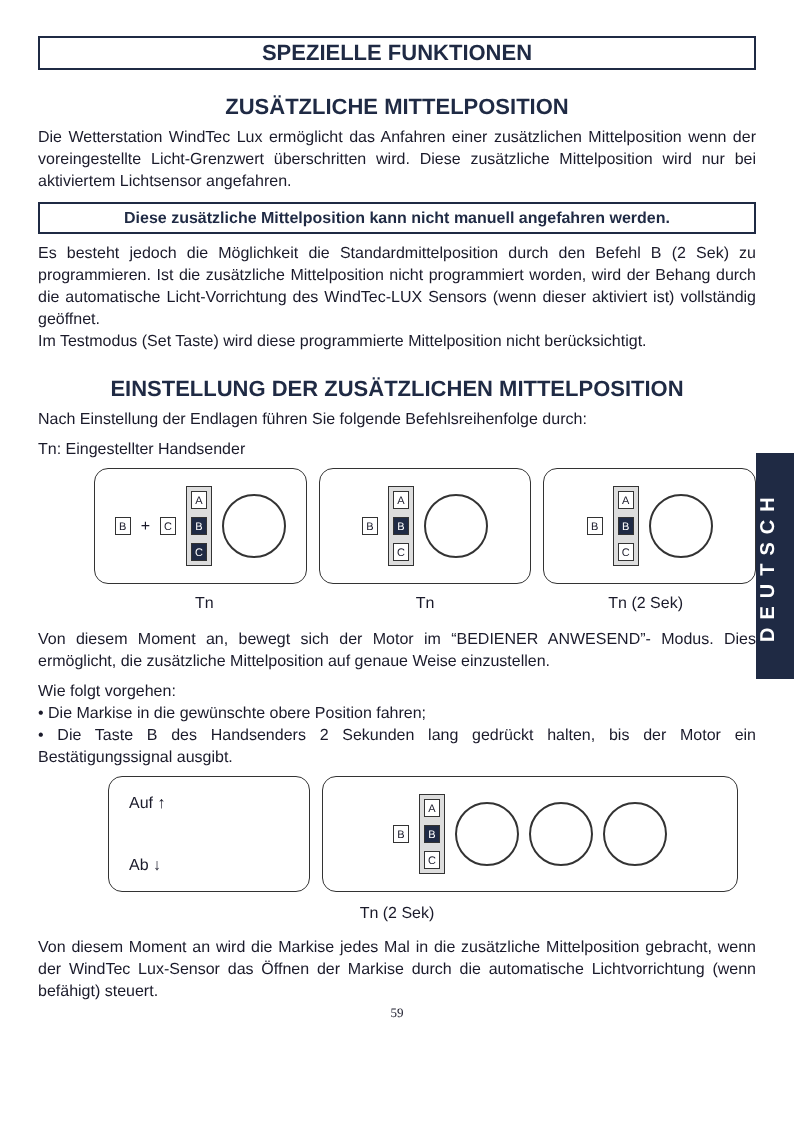SPEZIELLE FUNKTIONEN
ZUSÄTZLICHE MITTELPOSITION
Die Wetterstation WindTec Lux ermöglicht das Anfahren einer zusätzlichen Mittelposition wenn der voreingestellte Licht-Grenzwert überschritten wird. Diese zusätzliche Mittelposition wird nur bei aktiviertem Lichtsensor angefahren.
Diese zusätzliche Mittelposition kann nicht manuell angefahren werden.
Es besteht jedoch die Möglichkeit die Standardmittelposition durch den Befehl B (2 Sek) zu programmieren. Ist die zusätzliche Mittelposition nicht programmiert worden, wird der Behang durch die automatische Licht-Vorrichtung des WindTec-LUX Sensors (wenn dieser aktiviert ist) vollständig geöffnet.
Im Testmodus (Set Taste) wird diese programmierte Mittelposition nicht berücksichtigt.
EINSTELLUNG DER ZUSÄTZLICHEN MITTELPOSITION
Nach Einstellung der Endlagen führen Sie folgende Befehlsreihenfolge durch:
Tn: Eingestellter Handsender
B + C
A
B
C
B
A
B
C
B
A
B
C
Tn Tn Tn (2 Sek)
Von diesem Moment an, bewegt sich der Motor im “BEDIENER ANWESEND”- Modus. Dies ermöglicht, die zusätzliche Mittelposition auf genaue Weise einzustellen.
Wie folgt vorgehen:
• Die Markise in die gewünschte obere Position fahren;
• Die Taste B des Handsenders 2 Sekunden lang gedrückt halten, bis der Motor ein Bestätigungssignal ausgibt.
Auf ↑
Ab ↓
B
A
B
C
Tn (2 Sek)
Von diesem Moment an wird die Markise jedes Mal in die zusätzliche Mittelposition gebracht, wenn der WindTec Lux-Sensor das Öffnen der Markise durch die automatische Lichtvorrichtung (wenn befähigt) steuert.
59
DEUTSCH